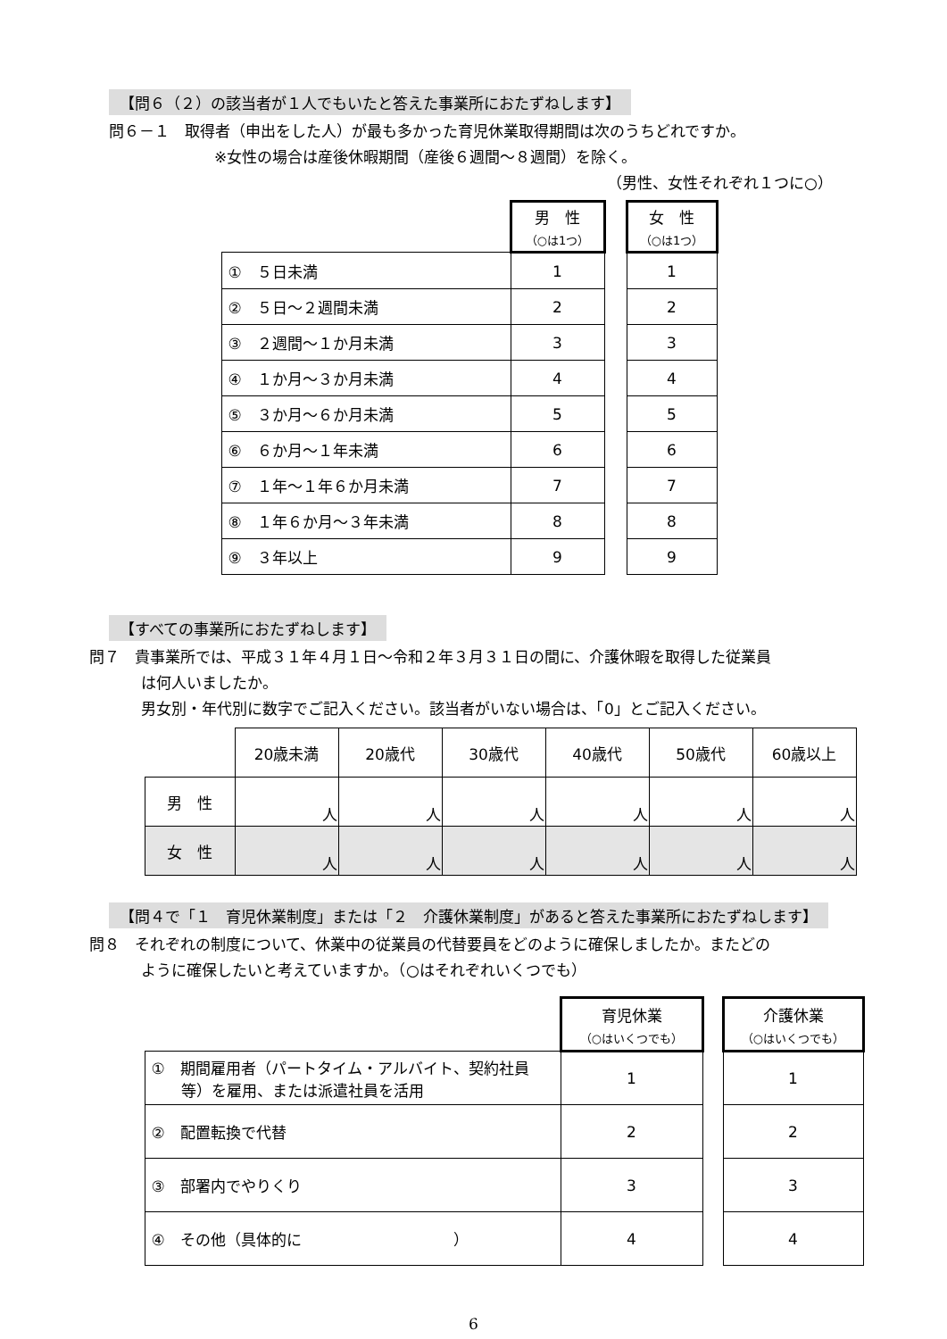【問６（２）の該当者が１人でもいたと答えた事業所におたずねします】
問６－１　取得者（申出をした人）が最も多かった育児休業取得期間は次のうちどれですか。
※女性の場合は産後休暇期間（産後６週間～８週間）を除く。
（男性、女性それぞれ１つに○）
| | 男 性 （○は1つ） | | 女 性 （○は1つ） |
| ① ５日未満 | 1 | | 1 |
| ② ５日～２週間未満 | 2 | | 2 |
| ③ ２週間～１か月未満 | 3 | | 3 |
| ④ １か月～３か月未満 | 4 | | 4 |
| ⑤ ３か月～６か月未満 | 5 | | 5 |
| ⑥ ６か月～１年未満 | 6 | | 6 |
| ⑦ １年～１年６か月未満 | 7 | | 7 |
| ⑧ １年６か月～３年未満 | 8 | | 8 |
| ⑨ ３年以上 | 9 | | 9 |
【すべての事業所におたずねします】
問７　貴事業所では、平成３１年４月１日～令和２年３月３１日の間に、介護休暇を取得した従業員
は何人いましたか。
男女別・年代別に数字でご記入ください。該当者がいない場合は、「0」とご記入ください。
| | 20歳未満 | 20歳代 | 30歳代 | 40歳代 | 50歳代 | 60歳以上 |
| 男 性 | 人 | 人 | 人 | 人 | 人 | 人 |
| 女 性 | 人 | 人 | 人 | 人 | 人 | 人 |
【問４で「１　育児休業制度」または「２　介護休業制度」があると答えた事業所におたずねします】
問８　それぞれの制度について、休業中の従業員の代替要員をどのように確保しましたか。またどの
ように確保したいと考えていますか。（○はそれぞれいくつでも）
| | 育児休業 （○はいくつでも） | | 介護休業 （○はいくつでも） |
| ① 期間雇用者（パートタイム・アルバイト、契約社員 等）を雇用、または派遣社員を活用 | 1 | | 1 |
| ② 配置転換で代替 | 2 | | 2 |
| ③ 部署内でやりくり | 3 | | 3 |
| ④ その他（具体的に ） | 4 | | 4 |
6